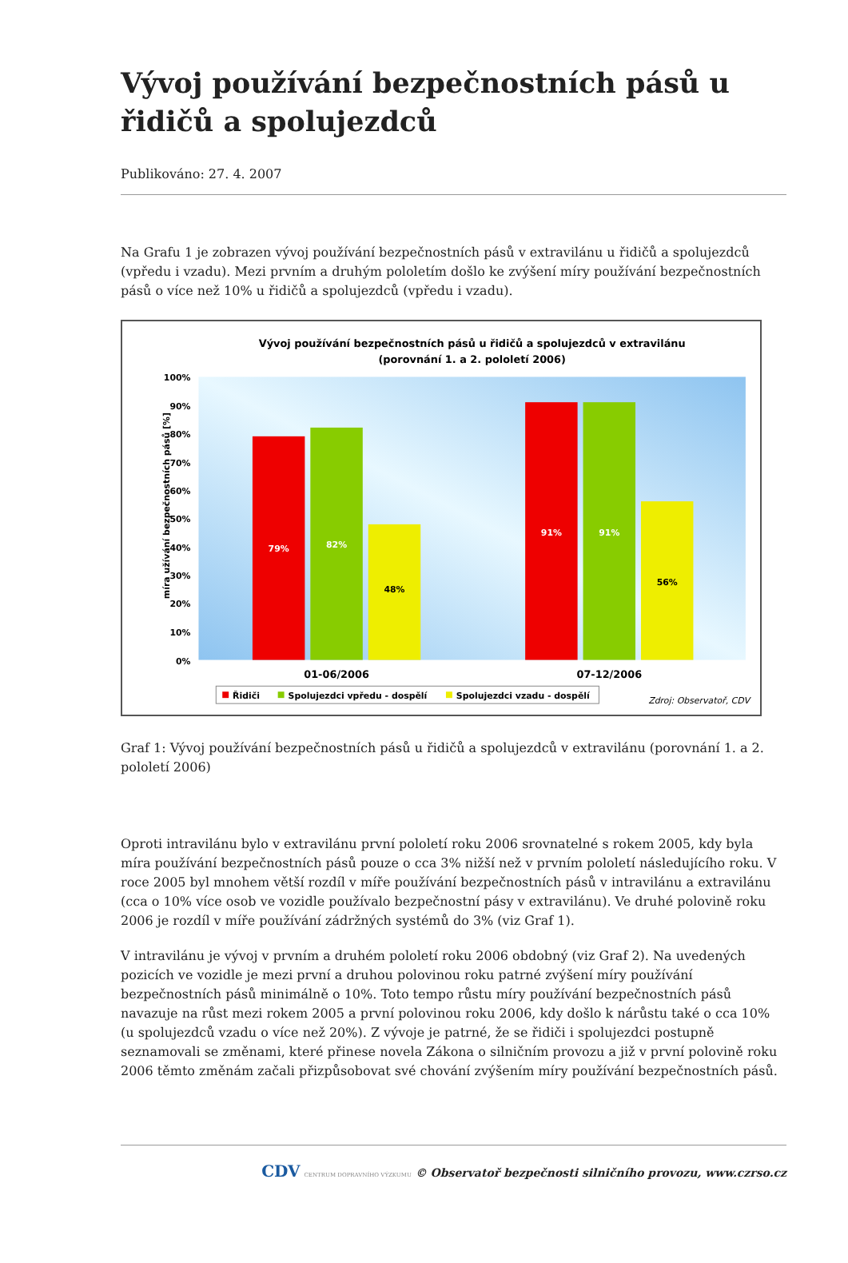Vývoj používání bezpečnostních pásů u řidičů a spolujezdců
Publikováno: 27. 4. 2007
Na Grafu 1 je zobrazen vývoj používání bezpečnostních pásů v extravilánu u řidičů a spolujezdců (vpředu i vzadu). Mezi prvním a druhým pololetím došlo ke zvýšení míry používání bezpečnostních pásů o více než 10% u řidičů a spolujezdců (vpředu i vzadu).
Vývoj používání bezpečnostních pásů u řidičů a spolujezdců v extravilánu
(porovnání 1. a 2. pololetí 2006)
míra užívání bezpečnostních pásů [%]
100%
90%
80%
70%
60%
50%
40%
30%
20%
10%
0%
79%
82%
48%
91%
91%
56%
01-06/2006
07-12/2006
Řidiči
Spolujezdci vpředu - dospělí
Spolujezdci vzadu - dospělí
Zdroj: Observatoř, CDV
Graf 1: Vývoj používání bezpečnostních pásů u řidičů a spolujezdců v extravilánu (porovnání 1. a 2. pololetí 2006)
Oproti intravilánu bylo v extravilánu první pololetí roku 2006 srovnatelné s rokem 2005, kdy byla míra používání bezpečnostních pásů pouze o cca 3% nižší než v prvním pololetí následujícího roku. V roce 2005 byl mnohem větší rozdíl v míře používání bezpečnostních pásů v intravilánu a extravilánu (cca o 10% více osob ve vozidle používalo bezpečnostní pásy v extravilánu). Ve druhé polovině roku 2006 je rozdíl v míře používání zádržných systémů do 3% (viz Graf 1).
V intravilánu je vývoj v prvním a druhém pololetí roku 2006 obdobný (viz Graf 2). Na uvedených pozicích ve vozidle je mezi první a druhou polovinou roku patrné zvýšení míry používání bezpečnostních pásů minimálně o 10%. Toto tempo růstu míry používání bezpečnostních pásů navazuje na růst mezi rokem 2005 a první polovinou roku 2006, kdy došlo k nárůstu také o cca 10% (u spolujezdců vzadu o více než 20%). Z vývoje je patrné, že se řidiči i spolujezdci postupně seznamovali se změnami, které přinese novela Zákona o silničním provozu a již v první polovině roku 2006 těmto změnám začali přizpůsobovat své chování zvýšením míry používání bezpečnostních pásů.
CDV CENTRUM DOPRAVNÍHO VÝZKUMU © Observatoř bezpečnosti silničního provozu, www.czrso.cz